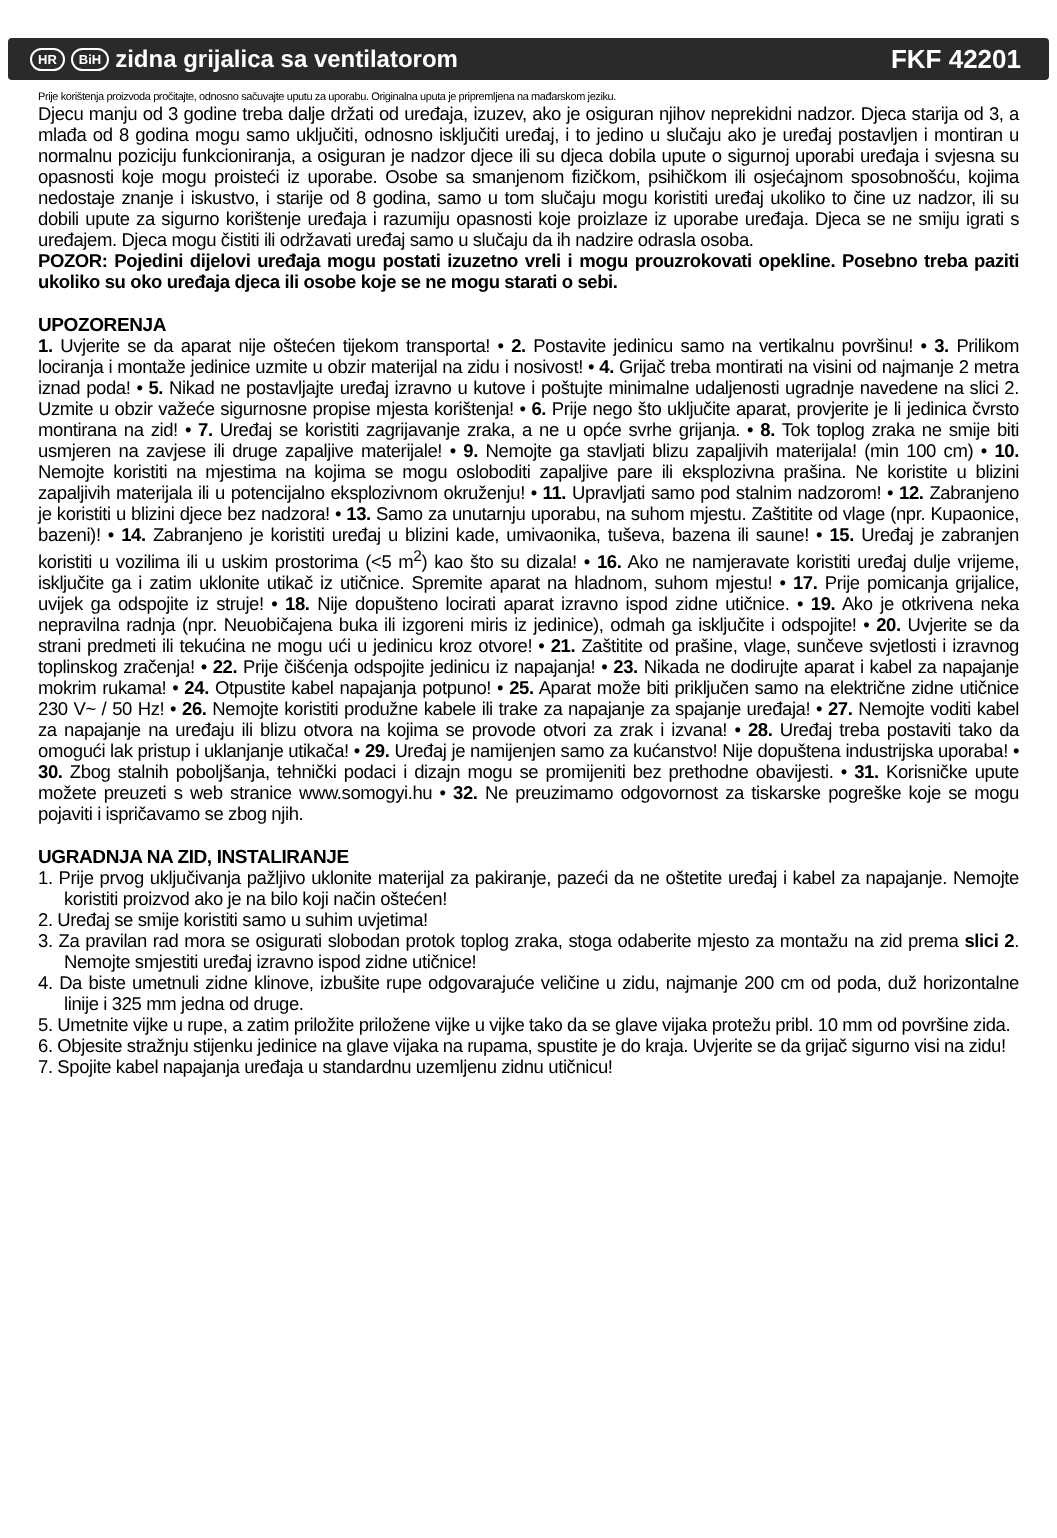HR BiH zidna grijalica sa ventilatorom
FKF 42201
Prije korištenja proizvoda pročitajte, odnosno sačuvajte uputu za uporabu. Originalna uputa je pripremljena na mađarskom jeziku.
Djecu manju od 3 godine treba dalje držati od uređaja, izuzev, ako je osiguran njihov neprekidni nadzor. Djeca starija od 3, a mlađa od 8 godina mogu samo uključiti, odnosno isključiti uređaj, i to jedino u slučaju ako je uređaj postavljen i montiran u normalnu poziciju funkcioniranja, a osiguran je nadzor djece ili su djeca dobila upute o sigurnoj uporabi uređaja i svjesna su opasnosti koje mogu proisteći iz uporabe. Osobe sa smanjenom fizičkom, psihičkom ili osjećajnom sposobnošću, kojima nedostaje znanje i iskustvo, i starije od 8 godina, samo u tom slučaju mogu koristiti uređaj ukoliko to čine uz nadzor, ili su dobili upute za sigurno korištenje uređaja i razumiju opasnosti koje proizlaze iz uporabe uređaja. Djeca se ne smiju igrati s uređajem. Djeca mogu čistiti ili održavati uređaj samo u slučaju da ih nadzire odrasla osoba.
POZOR: Pojedini dijelovi uređaja mogu postati izuzetno vreli i mogu prouzrokovati opekline. Posebno treba paziti ukoliko su oko uređaja djeca ili osobe koje se ne mogu starati o sebi.
UPOZORENJA
1. Uvjerite se da aparat nije oštećen tijekom transporta! • 2. Postavite jedinicu samo na vertikalnu površinu! • 3. Prilikom lociranja i montaže jedinice uzmite u obzir materijal na zidu i nosivost! • 4. Grijač treba montirati na visini od najmanje 2 metra iznad poda! • 5. Nikad ne postavljajte uređaj izravno u kutove i poštujte minimalne udaljenosti ugradnje navedene na slici 2. Uzmite u obzir važeće sigurnosne propise mjesta korištenja! • 6. Prije nego što uključite aparat, provjerite je li jedinica čvrsto montirana na zid! • 7. Uređaj se koristiti zagrijavanje zraka, a ne u opće svrhe grijanja. • 8. Tok toplog zraka ne smije biti usmjeren na zavjese ili druge zapaljive materijale! • 9. Nemojte ga stavljati blizu zapaljivih materijala! (min 100 cm) • 10. Nemojte koristiti na mjestima na kojima se mogu osloboditi zapaljive pare ili eksplozivna prašina. Ne koristite u blizini zapaljivih materijala ili u potencijalno eksplozivnom okruženju! • 11. Upravljati samo pod stalnim nadzorom! • 12. Zabranjeno je koristiti u blizini djece bez nadzora! • 13. Samo za unutarnju uporabu, na suhom mjestu. Zaštitite od vlage (npr. Kupaonice, bazeni)! • 14. Zabranjeno je koristiti uređaj u blizini kade, umivaonika, tuševa, bazena ili saune! • 15. Uređaj je zabranjen koristiti u vozilima ili u uskim prostorima (<5 m<sup>2</sup>) kao što su dizala! • 16. Ako ne namjeravate koristiti uređaj dulje vrijeme, isključite ga i zatim uklonite utikač iz utičnice. Spremite aparat na hladnom, suhom mjestu! • 17. Prije pomicanja grijalice, uvijek ga odspojite iz struje! • 18. Nije dopušteno locirati aparat izravno ispod zidne utičnice. • 19. Ako je otkrivena neka nepravilna radnja (npr. Neuobičajena buka ili izgoreni miris iz jedinice), odmah ga isključite i odspojite! • 20. Uvjerite se da strani predmeti ili tekućina ne mogu ući u jedinicu kroz otvore! • 21. Zaštitite od prašine, vlage, sunčeve svjetlosti i izravnog toplinskog zračenja! • 22. Prije čišćenja odspojite jedinicu iz napajanja! • 23. Nikada ne dodirujte aparat i kabel za napajanje mokrim rukama! • 24. Otpustite kabel napajanja potpuno! • 25. Aparat može biti priključen samo na električne zidne utičnice 230 V~ / 50 Hz! • 26. Nemojte koristiti produžne kabele ili trake za napajanje za spajanje uređaja! • 27. Nemojte voditi kabel za napajanje na uređaju ili blizu otvora na kojima se provode otvori za zrak i izvana! • 28. Uređaj treba postaviti tako da omogući lak pristup i uklanjanje utikača! • 29. Uređaj je namijenjen samo za kućanstvo! Nije dopuštena industrijska uporaba! • 30. Zbog stalnih poboljšanja, tehnički podaci i dizajn mogu se promijeniti bez prethodne obavijesti. • 31. Korisničke upute možete preuzeti s web stranice www.somogyi.hu • 32. Ne preuzimamo odgovornost za tiskarske pogreške koje se mogu pojaviti i ispričavamo se zbog njih.
UGRADNJA NA ZID, INSTALIRANJE
1. Prije prvog uključivanja pažljivo uklonite materijal za pakiranje, pazeći da ne oštetite uređaj i kabel za napajanje. Nemojte koristiti proizvod ako je na bilo koji način oštećen!
2. Uređaj se smije koristiti samo u suhim uvjetima!
3. Za pravilan rad mora se osigurati slobodan protok toplog zraka, stoga odaberite mjesto za montažu na zid prema slici 2. Nemojte smjestiti uređaj izravno ispod zidne utičnice!
4. Da biste umetnuli zidne klinove, izbušite rupe odgovarajuće veličine u zidu, najmanje 200 cm od poda, duž horizontalne linije i 325 mm jedna od druge.
5. Umetnite vijke u rupe, a zatim priložite priložene vijke u vijke tako da se glave vijaka protežu pribl. 10 mm od površine zida.
6. Objesite stražnju stijenku jedinice na glave vijaka na rupama, spustite je do kraja. Uvjerite se da grijač sigurno visi na zidu!
7. Spojite kabel napajanja uređaja u standardnu uzemljenu zidnu utičnicu!